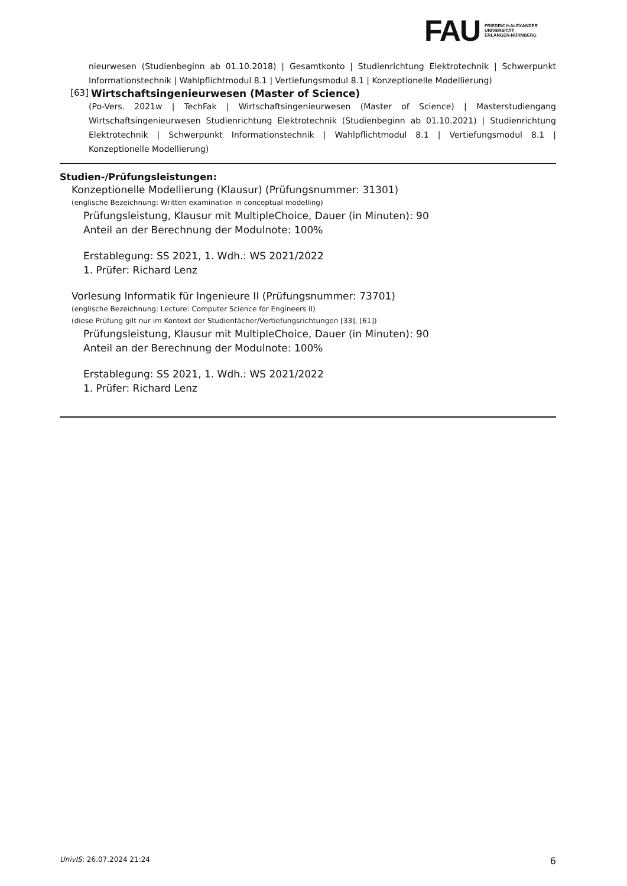FAU
FRIEDRICH-ALEXANDER
UNIVERSITÄT
ERLANGEN-NÜRNBERG
nieurwesen (Studienbeginn ab 01.10.2018) | Gesamtkonto | Studienrichtung Elektrotechnik | Schwerpunkt Informationstechnik | Wahlpflichtmodul 8.1 | Vertiefungsmodul 8.1 | Konzeptionelle Modellierung)
[63] Wirtschaftsingenieurwesen (Master of Science)
(Po-Vers. 2021w | TechFak | Wirtschaftsingenieurwesen (Master of Science) | Masterstudiengang Wirtschaftsingenieurwesen Studienrichtung Elektrotechnik (Studienbeginn ab 01.10.2021) | Studienrichtung Elektrotechnik | Schwerpunkt Informationstechnik | Wahlpflichtmodul 8.1 | Vertiefungsmodul 8.1 | Konzeptionelle Modellierung)
Studien-/Prüfungsleistungen:
Konzeptionelle Modellierung (Klausur) (Prüfungsnummer: 31301)
(englische Bezeichnung: Written examination in conceptual modelling)
Prüfungsleistung, Klausur mit MultipleChoice, Dauer (in Minuten): 90
Anteil an der Berechnung der Modulnote: 100%
Erstablegung: SS 2021, 1. Wdh.: WS 2021/2022
1. Prüfer: Richard Lenz
Vorlesung Informatik für Ingenieure II (Prüfungsnummer: 73701)
(englische Bezeichnung: Lecture: Computer Science for Engineers II)
(diese Prüfung gilt nur im Kontext der Studienfächer/Vertiefungsrichtungen [33], [61])
Prüfungsleistung, Klausur mit MultipleChoice, Dauer (in Minuten): 90
Anteil an der Berechnung der Modulnote: 100%
Erstablegung: SS 2021, 1. Wdh.: WS 2021/2022
1. Prüfer: Richard Lenz
UnivIS: 26.07.2024 21:24 6